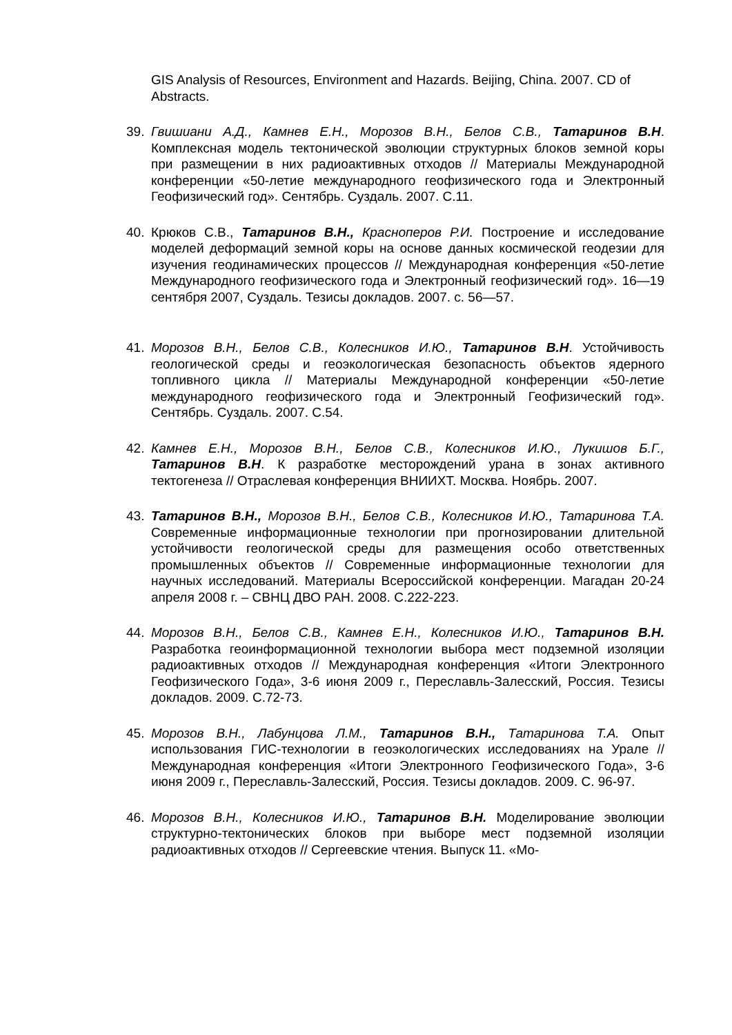GIS Analysis of Resources, Environment and Hazards. Beijing, China. 2007. CD of Abstracts.
39. Гвишиани А.Д., Камнев Е.Н., Морозов В.Н., Белов С.В., Татаринов В.Н. Комплексная модель тектонической эволюции структурных блоков земной коры при размещении в них радиоактивных отходов // Материалы Международной конференции «50-летие международного геофизического года и Электронный Геофизический год». Сентябрь. Суздаль. 2007. С.11.
40. Крюков С.В., Татаринов В.Н., Красноперов Р.И. Построение и исследование моделей деформаций земной коры на основе данных космической геодезии для изучения геодинамических процессов // Международная конференция «50-летие Международного геофизического года и Электронный геофизический год». 16—19 сентября 2007, Суздаль. Тезисы докладов. 2007. с. 56—57.
41. Морозов В.Н., Белов С.В., Колесников И.Ю., Татаринов В.Н. Устойчивость геологической среды и геоэкологическая безопасность объектов ядерного топливного цикла // Материалы Международной конференции «50-летие международного геофизического года и Электронный Геофизический год». Сентябрь. Суздаль. 2007. С.54.
42. Камнев Е.Н., Морозов В.Н., Белов С.В., Колесников И.Ю., Лукишов Б.Г., Татаринов В.Н. К разработке месторождений урана в зонах активного тектогенеза // Отраслевая конференция ВНИИХТ. Москва. Ноябрь. 2007.
43. Татаринов В.Н., Морозов В.Н., Белов С.В., Колесников И.Ю., Татаринова Т.А. Современные информационные технологии при прогнозировании длительной устойчивости геологической среды для размещения особо ответственных промышленных объектов // Современные информационные технологии для научных исследований. Материалы Всероссийской конференции. Магадан 20-24 апреля 2008 г. – СВНЦ ДВО РАН. 2008. С.222-223.
44. Морозов В.Н., Белов С.В., Камнев Е.Н., Колесников И.Ю., Татаринов В.Н. Разработка геоинформационной технологии выбора мест подземной изоляции радиоактивных отходов // Международная конференция «Итоги Электронного Геофизического Года», 3-6 июня 2009 г., Переславль-Залесский, Россия. Тезисы докладов. 2009. С.72-73.
45. Морозов В.Н., Лабунцова Л.М., Татаринов В.Н., Татаринова Т.А. Опыт использования ГИС-технологии в геоэкологических исследованиях на Урале // Международная конференция «Итоги Электронного Геофизического Года», 3-6 июня 2009 г., Переславль-Залесский, Россия. Тезисы докладов. 2009. С. 96-97.
46. Морозов В.Н., Колесников И.Ю., Татаринов В.Н. Моделирование эволюции структурно-тектонических блоков при выборе мест подземной изоляции радиоактивных отходов // Сергеевские чтения. Выпуск 11. «Мо-